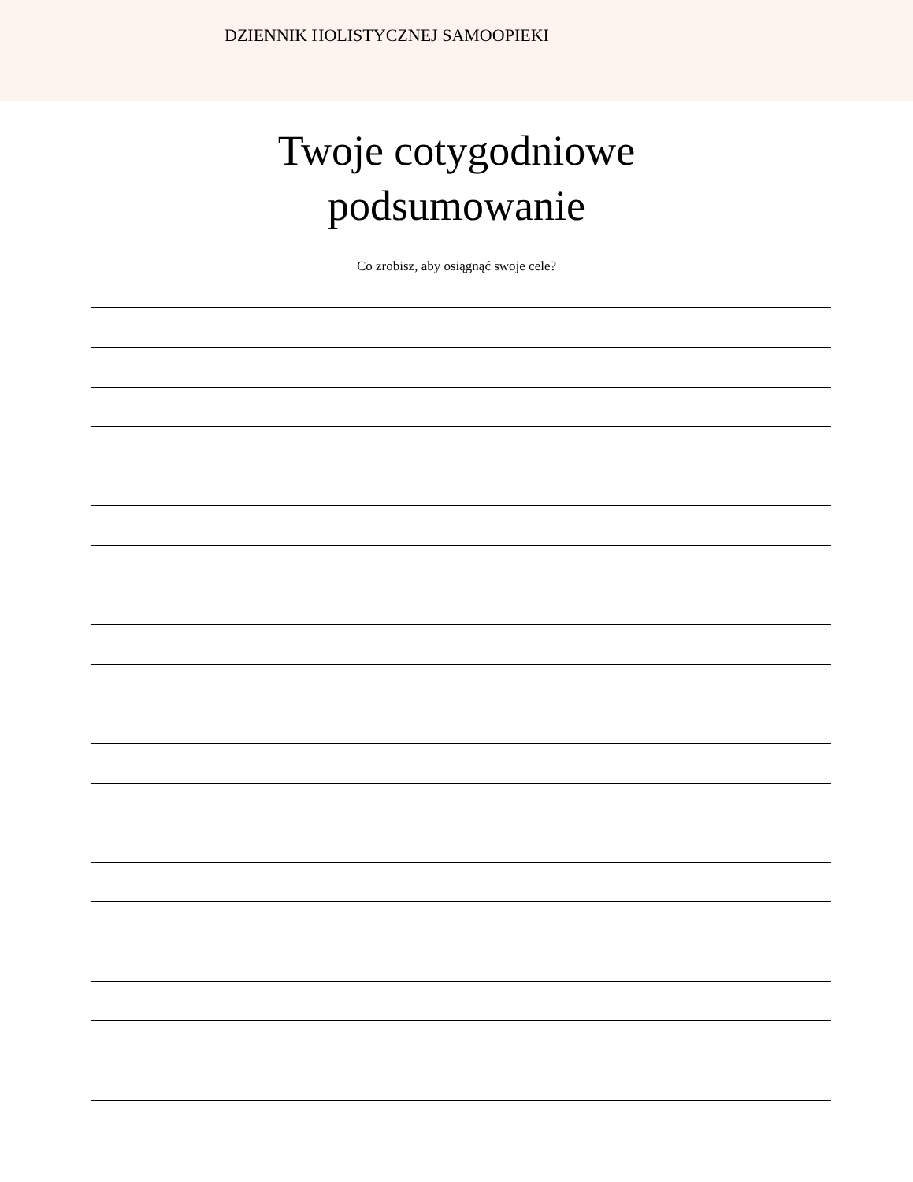DZIENNIK HOLISTYCZNEJ SAMOOPIEKI
Twoje cotygodniowe
podsumowanie
Co zrobisz, aby osiągnąć swoje cele?